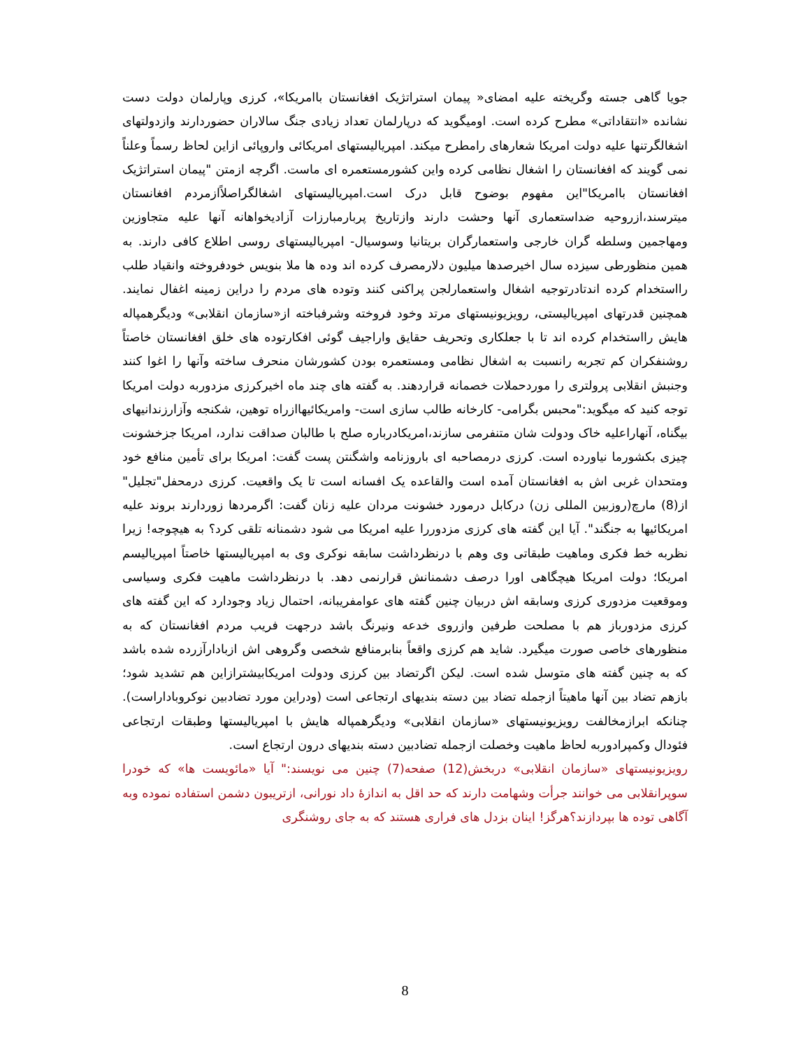جویا گاهی جسته وگریخته علیه امضای« پیمان استراتژیک افغانستان باامریکا»، کرزی وپارلمان دولت دست نشانده «انتقاداتی» مطرح کرده است. اومیگوید که درپارلمان تعداد زیادی جنگ سالاران حضوردارند وازدولتهای اشغالگرتنها علیه دولت امریکا شعارهای رامطرح میکند. امپریالیستهای امریکائی واروپائی ازاین لحاظ رسماً وعلناً نمی گویند که افغانستان را اشغال نظامی کرده واین کشورمستعمره ای ماست. اگرچه ازمتن "پیمان استراتژیک افغانستان باامریکا"این مفهوم بوضوح قابل درک است.امپریالیستهای اشغالگراصلاًازمردم افغانستان میترسند،ازروحیه ضداستعماری آنها وحشت دارند وازتاریخ پربارمبارزات آزادیخواهانه آنها علیه متجاوزین ومهاجمین وسلطه گران خارجی واستعمارگران بریتانیا وسوسیال- امپریالیستهای روسی اطلاع کافی دارند. به همین منظورطی سیزده سال اخیرصدها میلیون دلارمصرف کرده اند وده ها ملا بنویس خودفروخته وانقیاد طلب رااستخدام کرده اندتادرتوجیه اشغال واستعمارلجن پراکنی کنند وتوده های مردم را دراین زمینه اغفال نمایند. همچنین قدرتهای امپریالیستی، رویزیونیستهای مرتد وخود فروخته وشرفباخته از«سازمان انقلابی» ودیگرهمپاله هایش رااستخدام کرده اند تا با جعلکاری وتحریف حقایق واراجیف گوئی افکارتوده های خلق افغانستان خاصتاً روشنفکران کم تجربه رانسبت به اشغال نظامی ومستعمره بودن کشورشان منحرف ساخته وآنها را اغوا کنند وجنبش انقلابی پرولتری را موردحملات خصمانه قراردهند. به گفته های چند ماه اخیرکرزی مزدوربه دولت امریکا توجه کنید که میگوید:"محبس بگرامی- کارخانه طالب سازی است- وامریکائیهاازراه توهین، شکنجه وآزارزندانیهای بیگناه، آنهاراعلیه خاک ودولت شان متنفرمی سازند،امریکادرباره صلح با طالبان صداقت ندارد، امریکا جزخشونت چیزی بکشورما نیاورده است. کرزی درمصاحبه ای باروزنامه واشگنتن پست گفت: امریکا برای تأمین منافع خود ومتحدان غربی اش به افغانستان آمده است والقاعده یک افسانه است تا یک واقعیت. کرزی درمحفل"تجلیل" از(8) مارچ(روزبین المللی زن) درکابل درمورد خشونت مردان علیه زنان گفت: اگرمردها زوردارند بروند علیه امریکائیها به جنگند". آیا این گفته های کرزی مزدوررا علیه امریکا می شود دشمنانه تلقی کرد؟ به هیچوجه! زیرا نظربه خط فکری وماهیت طبقاتی وی وهم با درنظرداشت سابقه نوکری وی به امپریالیستها خاصتاً امپریالیسم امریکا؛ دولت امریکا هیچگاهی اورا درصف دشمنانش قرارنمی دهد. با درنظرداشت ماهیت فکری وسیاسی وموقعیت مزدوری کرزی وسابقه اش دربیان چنین گفته های عوامفریبانه، احتمال زیاد وجودارد که این گفته های کرزی مزدورباز هم با مصلحت طرفین وازروی خدعه ونیرنگ باشد درجهت فریب مردم افغانستان که به منظورهای خاصی صورت میگیرد. شاید هم کرزی واقعاً بنابرمنافع شخصی وگروهی اش ازبادارآزرده شده باشد که به چنین گفته های متوسل شده است. لیکن اگرتضاد بین کرزی ودولت امریکابیشترازاین هم تشدید شود؛ بازهم تضاد بین آنها ماهیتاً ازجمله تضاد بین دسته بندیهای ارتجاعی است (ودراین مورد تضادبین نوکروباداراست). چنانکه ابرازمخالفت رویزیونیستهای «سازمان انقلابی» ودیگرهمپاله هایش با امپریالیستها وطبقات ارتجاعی فئودال وکمپرادوربه لحاظ ماهیت وخصلت ازجمله تضادبین دسته بندیهای درون ارتجاع است.
رویزیونیستهای «سازمان انقلابی» دربخش(12) صفحه(7) چنین می نویسند:" آیا «مائویست ها» که خودرا سوپرانقلابی می خوانند جرأت وشهامت دارند که حد اقل به اندازۀ داد نورانی، ازتریبون دشمن استفاده نموده وبه آگاهی توده ها بپردازند؟هرگز! اینان بزدل های فراری هستند که به جای روشنگری
8